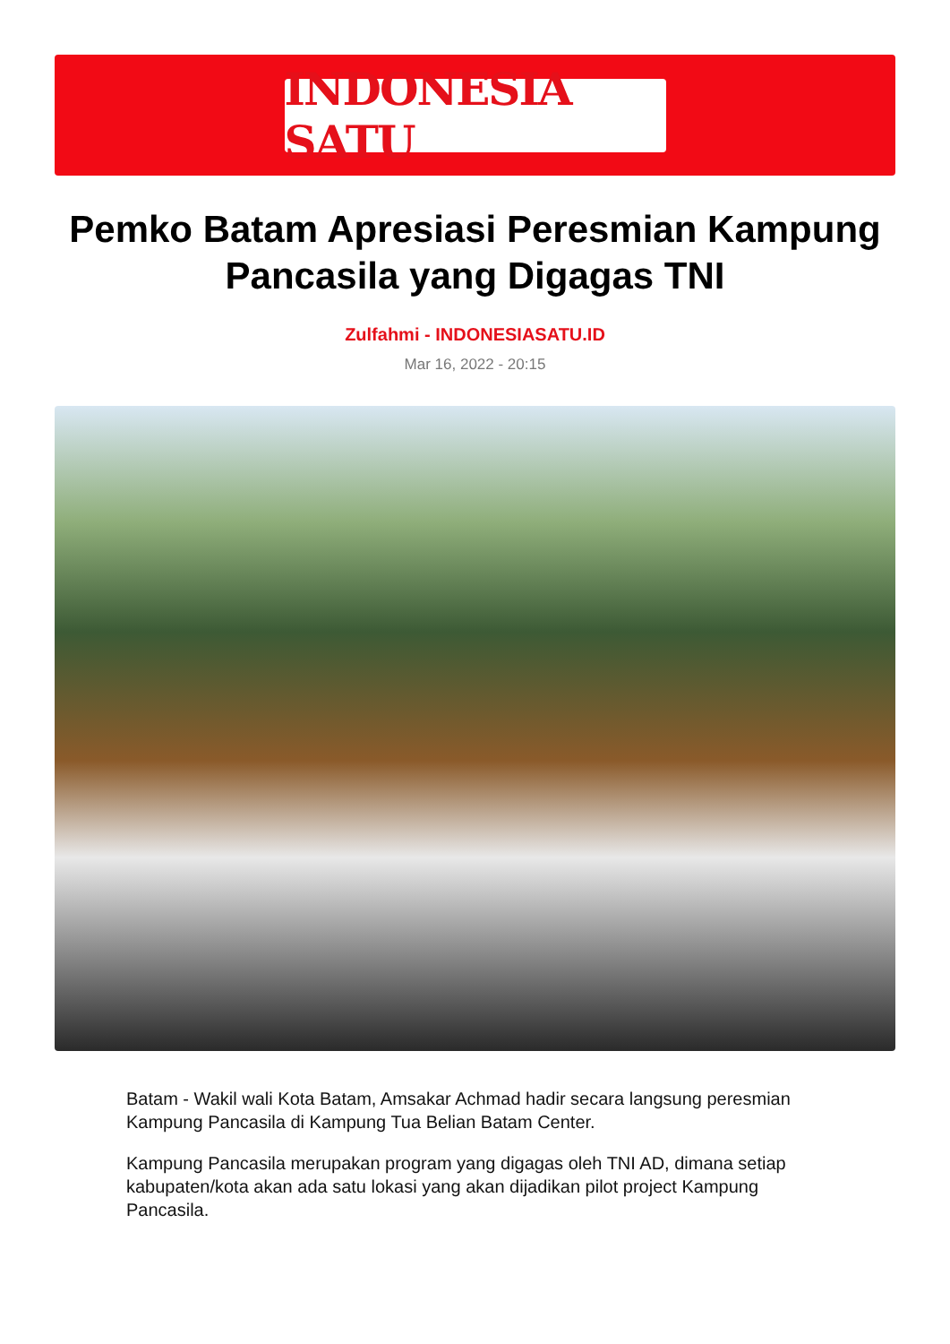INDONESIA SATU
Pemko Batam Apresiasi Peresmian Kampung Pancasila yang Digagas TNI
Zulfahmi - INDONESIASATU.ID
Mar 16, 2022 - 20:15
Batam - Wakil wali Kota Batam, Amsakar Achmad hadir secara langsung peresmian Kampung Pancasila di Kampung Tua Belian Batam Center.
Kampung Pancasila merupakan program yang digagas oleh TNI AD, dimana setiap kabupaten/kota akan ada satu lokasi yang akan dijadikan pilot project Kampung Pancasila.